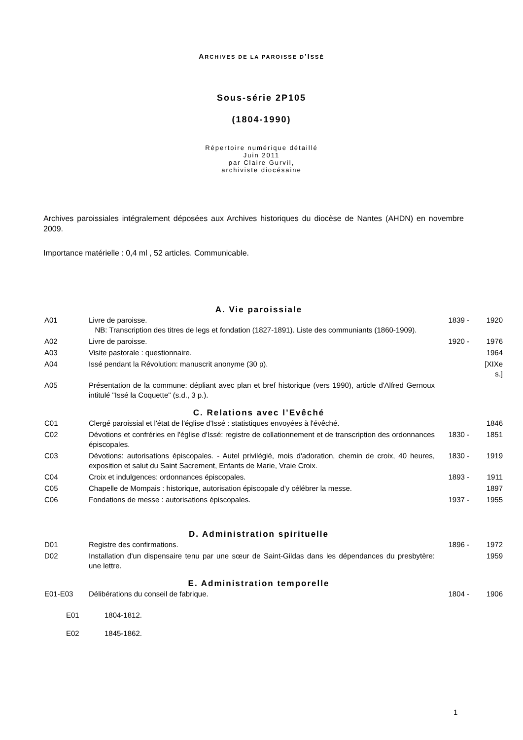ARCHIVES DE LA PAROISSE D’ISSÉ
Sous-série 2P105
(1804-1990)
Répertoire numérique détaillé
Juin 2011
par Claire Gurvil,
archiviste diocésaine
Archives paroissiales intégralement déposées aux Archives historiques du diocèse de Nantes (AHDN) en novembre 2009.
Importance matérielle : 0,4 ml , 52 articles. Communicable.
A. Vie paroissiale
| A01 | Livre de paroisse. NB: Transcription des titres de legs et fondation (1827-1891). Liste des communiants (1860-1909). | 1839 - | 1920 |
| A02 | Livre de paroisse. | 1920 - | 1976 |
| A03 | Visite pastorale : questionnaire. | | 1964 |
| A04 | Issé pendant la Révolution: manuscrit anonyme (30 p). | | [XIXe s.] |
| A05 | Présentation de la commune: dépliant avec plan et bref historique (vers 1990), article d'Alfred Gernoux intitulé "Issé la Coquette" (s.d., 3 p.). | | |
C. Relations avec l’Evêché
| C01 | Clergé paroissial et l'état de l'église d'Issé : statistiques envoyées à l'évêché. | | 1846 |
| C02 | Dévotions et confréries en l'église d'Issé: registre de collationnement et de transcription des ordonnances épiscopales. | 1830 - | 1851 |
| C03 | Dévotions: autorisations épiscopales. - Autel privilégié, mois d'adoration, chemin de croix, 40 heures, exposition et salut du Saint Sacrement, Enfants de Marie, Vraie Croix. | 1830 - | 1919 |
| C04 | Croix et indulgences: ordonnances épiscopales. | 1893 - | 1911 |
| C05 | Chapelle de Mompais : historique, autorisation épiscopale d'y célébrer la messe. | | 1897 |
| C06 | Fondations de messe : autorisations épiscopales. | 1937 - | 1955 |
D. Administration spirituelle
| D01 | Registre des confirmations. | 1896 - | 1972 |
| D02 | Installation d'un dispensaire tenu par une sœur de Saint-Gildas dans les dépendances du presbytère: une lettre. | | 1959 |
E. Administration temporelle
| E01-E03 | Délibérations du conseil de fabrique. | 1804 - | 1906 |
| E01 | 1804-1812. |
| E02 | 1845-1862. |
1